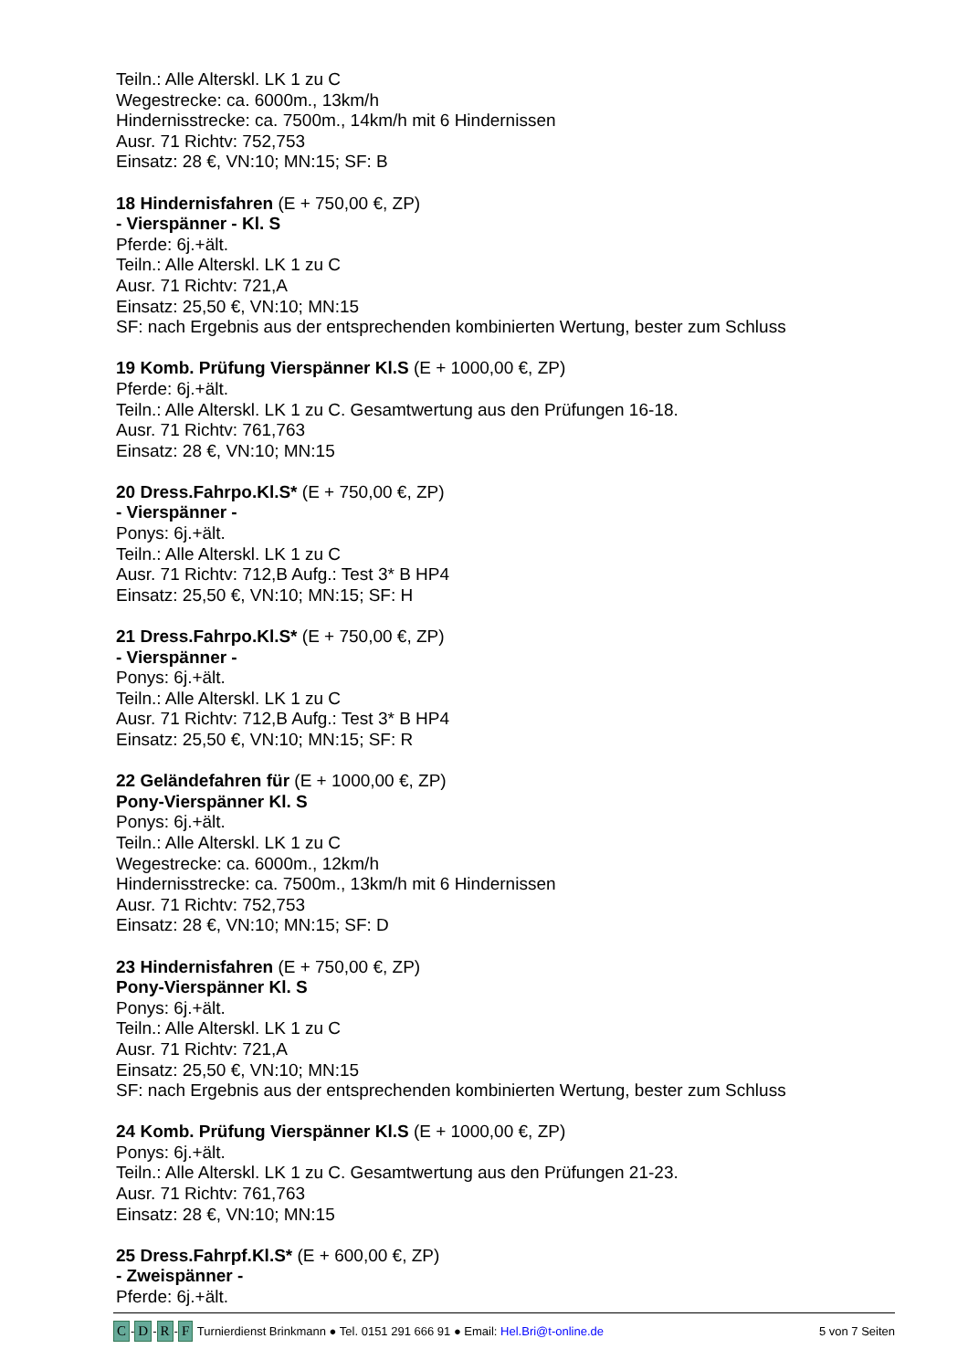Teiln.: Alle Alterskl. LK 1 zu C
Wegestrecke: ca. 6000m., 13km/h
Hindernisstrecke: ca. 7500m., 14km/h mit 6 Hindernissen
Ausr. 71 Richtv: 752,753
Einsatz: 28 €, VN:10; MN:15; SF: B
18 Hindernisfahren (E + 750,00 €, ZP)
- Vierspänner - Kl. S
Pferde: 6j.+ält.
Teiln.: Alle Alterskl. LK 1 zu C
Ausr. 71 Richtv: 721,A
Einsatz: 25,50 €, VN:10; MN:15
SF: nach Ergebnis aus der entsprechenden kombinierten Wertung, bester zum Schluss
19 Komb. Prüfung Vierspänner Kl.S (E + 1000,00 €, ZP)
Pferde: 6j.+ält.
Teiln.: Alle Alterskl. LK 1 zu C. Gesamtwertung aus den Prüfungen 16-18.
Ausr. 71 Richtv: 761,763
Einsatz: 28 €, VN:10; MN:15
20 Dress.Fahrpo.Kl.S* (E + 750,00 €, ZP)
- Vierspänner -
Ponys: 6j.+ält.
Teiln.: Alle Alterskl. LK 1 zu C
Ausr. 71 Richtv: 712,B Aufg.: Test 3* B HP4
Einsatz: 25,50 €, VN:10; MN:15; SF: H
21 Dress.Fahrpo.Kl.S* (E + 750,00 €, ZP)
- Vierspänner -
Ponys: 6j.+ält.
Teiln.: Alle Alterskl. LK 1 zu C
Ausr. 71 Richtv: 712,B Aufg.: Test 3* B HP4
Einsatz: 25,50 €, VN:10; MN:15; SF: R
22 Geländefahren für (E + 1000,00 €, ZP)
Pony-Vierspänner Kl. S
Ponys: 6j.+ält.
Teiln.: Alle Alterskl. LK 1 zu C
Wegestrecke: ca. 6000m., 12km/h
Hindernisstrecke: ca. 7500m., 13km/h mit 6 Hindernissen
Ausr. 71 Richtv: 752,753
Einsatz: 28 €, VN:10; MN:15; SF: D
23 Hindernisfahren (E + 750,00 €, ZP)
Pony-Vierspänner Kl. S
Ponys: 6j.+ält.
Teiln.: Alle Alterskl. LK 1 zu C
Ausr. 71 Richtv: 721,A
Einsatz: 25,50 €, VN:10; MN:15
SF: nach Ergebnis aus der entsprechenden kombinierten Wertung, bester zum Schluss
24 Komb. Prüfung Vierspänner Kl.S (E + 1000,00 €, ZP)
Ponys: 6j.+ält.
Teiln.: Alle Alterskl. LK 1 zu C. Gesamtwertung aus den Prüfungen 21-23.
Ausr. 71 Richtv: 761,763
Einsatz: 28 €, VN:10; MN:15
25 Dress.Fahrpf.Kl.S* (E + 600,00 €, ZP)
- Zweispänner -
Pferde: 6j.+ält.
C - D - R - F Turnierdienst Brinkmann ● Tel. 0151 291 666 91 ● Email: Hel.Bri@t-online.de 5 von 7 Seiten